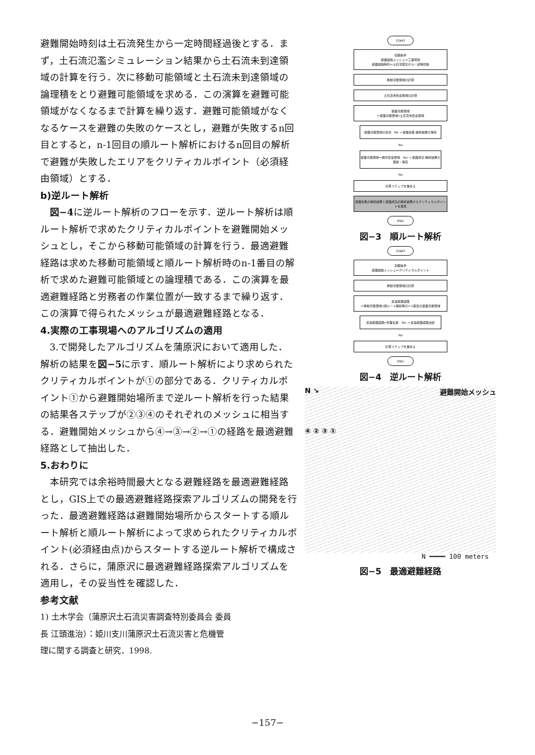避難開始時刻は土石流発生から一定時間経過後とする．まず，土石流氾濫シミュレーション結果から土石流未到達領域の計算を行う．次に移動可能領域と土石流未到達領域の論理積をとり避難可能領域を求める．この演算を避難可能領域がなくなるまで計算を繰り返す．避難可能領域がなくなるケースを避難の失敗のケースとし，避難が失敗するn回目とすると，n-1回目の順ルート解析におけるn回目の解析で避難が失敗したエリアをクリティカルポイント（必須経由領域）とする．
b)逆ルート解析
図−4に逆ルート解析のフローを示す．逆ルート解析は順ルート解析で求めたクリティカルポイントを避難開始メッシュとし，そこから移動可能領域の計算を行う．最適避難経路は求めた移動可能領域と順ルート解析時のn-1番目の解析で求めた避難可能領域との論理積である．この演算を最適避難経路と労務者の作業位置が一致するまで繰り返す．この演算で得られたメッシュが最適避難経路となる．
4.実際の工事現場へのアルゴリズムの適用
3.で開発したアルゴリズムを蒲原沢において適用した．解析の結果を図−5に示す．順ルート解析により求められたクリティカルポイントが①の部分である．クリティカルポイント①から避難開始場所まで逆ルート解析を行った結果の結果各ステップが②③④のそれぞれのメッシュに相当する．避難開始メッシュから④→③→②→①の経路を最適避難経路として抽出した．
5.おわりに
本研究では余裕時間最大となる避難経路を最適避難経路とし，GIS上での最適避難経路探索アルゴリズムの開発を行った．最適避難経路は避難開始場所からスタートする順ルート解析と順ルート解析によって求められたクリティカルポイント(必須経由点)からスタートする逆ルート解析で構成される．さらに，蒲原沢に最適避難経路探索アルゴリズムを適用し，その妥当性を確認した．
参考文献
1) 土木学会（蒲原沢土石流災害調査特別委員会 委員長 江頭進治）：姫川支川蒲原沢土石流災害と危機管理に関する調査と研究．1998.
START
初期条件
避難開始メッシュ＝工事現場
避難開始時刻＝土石流発生から一定時間後
移動可能領域の計算
土石流未到達領域の計算
避難可能領域
＝避難可能領域∩土石流未到達領域
避難可能領域の存在 No → 避難失敗 解析結果の保存
Yes
避難可能領域＝絶対安全領域 Yes → 避難成功 解析結果の更新・保存
No
計算ステップを進める
避難失敗の解析結果と避難成功の解析結果からクリティカルポイントを発見
END
図−3　順ルート解析
START
初期条件
避難開始メッシュ＝クリティカルポイント
移動可能領域の計算
最適避難経路
＝移動可能領域∩順ルート解析時のn-1番目の避難可能領域
最適避難経路∩作業位置 Yes → 最適避難経路決定
No
計算ステップを進める
END
図−4　逆ルート解析
N ↘ 避難開始メッシュ
④ ② ③ ①
N ━━━━ 100 meters
図−5　最適避難経路
−157−